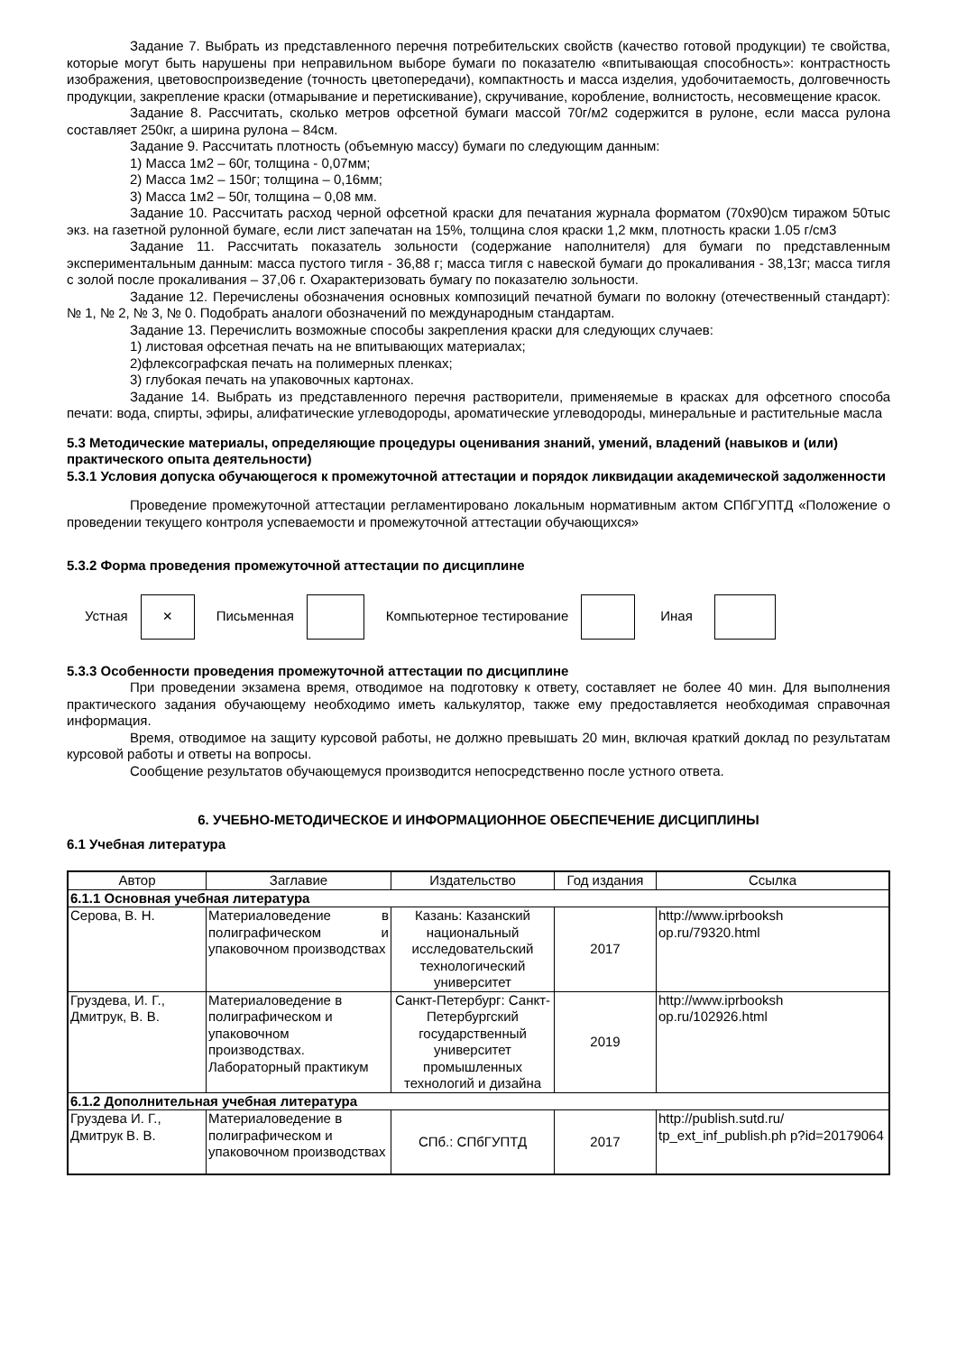Задание 7. Выбрать из представленного перечня потребительских свойств (качество готовой продукции) те свойства, которые могут быть нарушены при неправильном выборе бумаги по показателю «впитывающая способность»: контрастность изображения, цветовоспроизведение (точность цветопередачи), компактность и масса изделия, удобочитаемость, долговечность продукции, закрепление краски (отмарывание и перетискивание), скручивание, коробление, волнистость, несовмещение красок.
Задание 8. Рассчитать, сколько метров офсетной бумаги массой 70г/м2 содержится в рулоне, если масса рулона составляет 250кг, а ширина рулона – 84см.
Задание 9. Рассчитать плотность (объемную массу) бумаги по следующим данным:
1) Масса 1м2 – 60г, толщина - 0,07мм;
2) Масса 1м2 – 150г; толщина – 0,16мм;
3) Масса 1м2 – 50г, толщина – 0,08 мм.
Задание 10. Рассчитать расход черной офсетной краски для печатания журнала форматом (70х90)см тиражом 50тыс экз. на газетной рулонной бумаге, если лист запечатан на 15%, толщина слоя краски 1,2 мкм, плотность краски 1.05 г/см3
Задание 11. Рассчитать показатель зольности (содержание наполнителя) для бумаги по представленным экспериментальным данным: масса пустого тигля - 36,88 г; масса тигля с навеской бумаги до прокаливания - 38,13г; масса тигля с золой после прокаливания – 37,06 г. Охарактеризовать бумагу по показателю зольности.
Задание 12. Перечислены обозначения основных композиций печатной бумаги по волокну (отечественный стандарт): № 1, № 2, № 3, № 0. Подобрать аналоги обозначений по международным стандартам.
Задание 13. Перечислить возможные способы закрепления краски для следующих случаев:
1) листовая офсетная печать на не впитывающих материалах;
2)флексографская печать на полимерных пленках;
3) глубокая печать на упаковочных картонах.
Задание 14. Выбрать из представленного перечня растворители, применяемые в красках для офсетного способа печати: вода, спирты, эфиры, алифатические углеводороды, ароматические углеводороды, минеральные и растительные масла
5.3 Методические материалы, определяющие процедуры оценивания знаний, умений, владений (навыков и (или) практического опыта деятельности)
5.3.1 Условия допуска обучающегося к промежуточной аттестации и порядок ликвидации академической задолженности
Проведение промежуточной аттестации регламентировано локальным нормативным актом СПбГУПТД «Положение о проведении текущего контроля успеваемости и промежуточной аттестации обучающихся»
5.3.2 Форма проведения промежуточной аттестации по дисциплине
Устная
×
Письменная Компьютерное тестирование Иная
5.3.3 Особенности проведения промежуточной аттестации по дисциплине
При проведении экзамена время, отводимое на подготовку к ответу, составляет не более 40 мин. Для выполнения практического задания обучающему необходимо иметь калькулятор, также ему предоставляется необходимая справочная информация.
Время, отводимое на защиту курсовой работы, не должно превышать 20 мин, включая краткий доклад по результатам курсовой работы и ответы на вопросы.
Сообщение результатов обучающемуся производится непосредственно после устного ответа.
6. УЧЕБНО-МЕТОДИЧЕСКОЕ И ИНФОРМАЦИОННОЕ ОБЕСПЕЧЕНИЕ ДИСЦИПЛИНЫ
6.1 Учебная литература
| Автор | Заглавие | Издательство | Год издания | Ссылка |
| --- | --- | --- | --- | --- |
| 6.1.1 Основная учебная литература | | | | |
| Серова, В. Н. | Материаловедение в полиграфическом и упаковочном производствах | Казань: Казанский национальный исследовательский технологический университет | 2017 | http://www.iprbooksh op.ru/79320.html |
| Груздева, И. Г., Дмитрук, В. В. | Материаловедение в полиграфическом и упаковочном производствах. Лабораторный практикум | Санкт-Петербург: Санкт-Петербургский государственный университет промышленных технологий и дизайна | 2019 | http://www.iprbooksh op.ru/102926.html |
| 6.1.2 Дополнительная учебная литература | | | | |
| Груздева И. Г., Дмитрук В. В. | Материаловедение в полиграфическом и упаковочном производствах | СПб.: СПбГУПТД | 2017 | http://publish.sutd.ru/ tp_ext_inf_publish.ph p?id=20179064 |